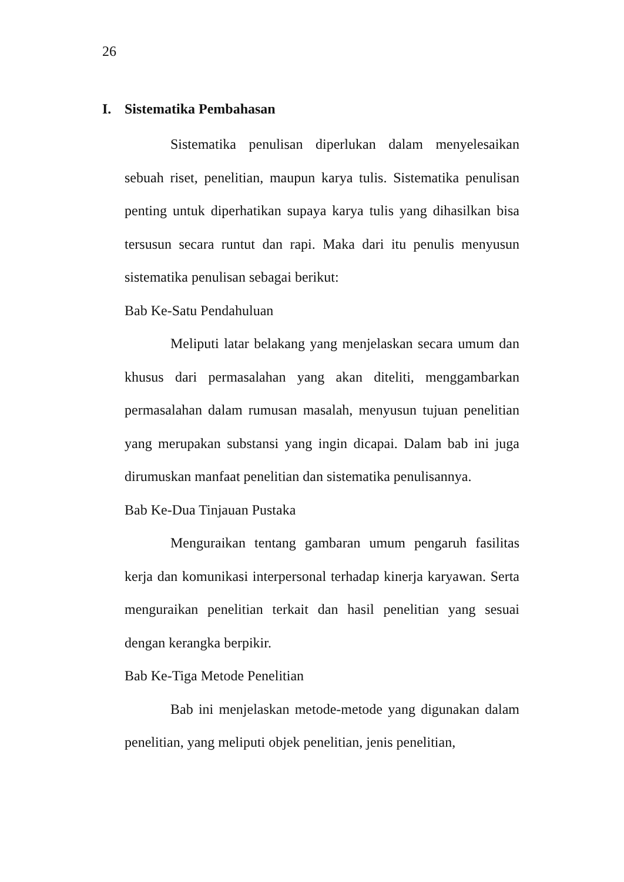26
I. Sistematika Pembahasan
Sistematika penulisan diperlukan dalam menyelesaikan sebuah riset, penelitian, maupun karya tulis. Sistematika penulisan penting untuk diperhatikan supaya karya tulis yang dihasilkan bisa tersusun secara runtut dan rapi. Maka dari itu penulis menyusun sistematika penulisan sebagai berikut:
Bab Ke-Satu Pendahuluan
Meliputi latar belakang yang menjelaskan secara umum dan khusus dari permasalahan yang akan diteliti, menggambarkan permasalahan dalam rumusan masalah, menyusun tujuan penelitian yang merupakan substansi yang ingin dicapai. Dalam bab ini juga dirumuskan manfaat penelitian dan sistematika penulisannya.
Bab Ke-Dua Tinjauan Pustaka
Menguraikan tentang gambaran umum pengaruh fasilitas kerja dan komunikasi interpersonal terhadap kinerja karyawan. Serta menguraikan penelitian terkait dan hasil penelitian yang sesuai dengan kerangka berpikir.
Bab Ke-Tiga Metode Penelitian
Bab ini menjelaskan metode-metode yang digunakan dalam penelitian, yang meliputi objek penelitian, jenis penelitian,